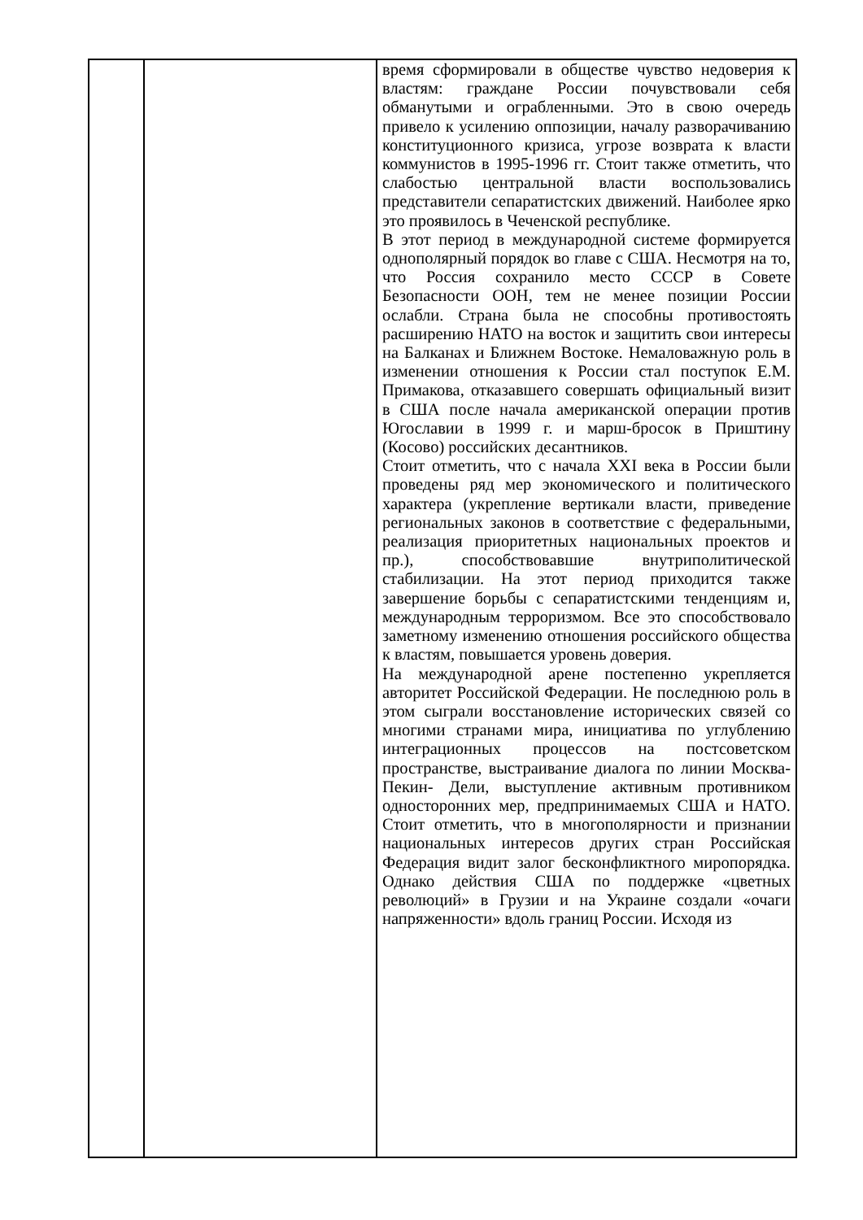| | | время сформировали в обществе чувство недоверия к властям: граждане России почувствовали себя обманутыми и ограбленными. Это в свою очередь привело к усилению оппозиции, началу разворачиванию конституционного кризиса, угрозе возврата к власти коммунистов в 1995-1996 гг. Стоит также отметить, что слабостью центральной власти воспользовались представители сепаратистских движений. Наиболее ярко это проявилось в Чеченской республике. В этот период в международной системе формируется однополярный порядок во главе с США. Несмотря на то, что Россия сохранило место СССР в Совете Безопасности ООН, тем не менее позиции России ослабли. Страна была не способны противостоять расширению НАТО на восток и защитить свои интересы на Балканах и Ближнем Востоке. Немаловажную роль в изменении отношения к России стал поступок Е.М. Примакова, отказавшего совершать официальный визит в США после начала американской операции против Югославии в 1999 г. и марш-бросок в Приштину (Косово) российских десантников. Стоит отметить, что с начала XXI века в России были проведены ряд мер экономического и политического характера (укрепление вертикали власти, приведение региональных законов в соответствие с федеральными, реализация приоритетных национальных проектов и пр.), способствовавшие внутриполитической стабилизации. На этот период приходится также завершение борьбы с сепаратистскими тенденциям и, международным терроризмом. Все это способствовало заметному изменению отношения российского общества к властям, повышается уровень доверия. На международной арене постепенно укрепляется авторитет Российской Федерации. Не последнюю роль в этом сыграли восстановление исторических связей со многими странами мира, инициатива по углублению интеграционных процессов на постсоветском пространстве, выстраивание диалога по линии Москва- Пекин- Дели, выступление активным противником односторонних мер, предпринимаемых США и НАТО. Стоит отметить, что в многополярности и признании национальных интересов других стран Российская Федерация видит залог бесконфликтного миропорядка. Однако действия США по поддержке «цветных революций» в Грузии и на Украине создали «очаги напряженности» вдоль границ России. Исходя из |